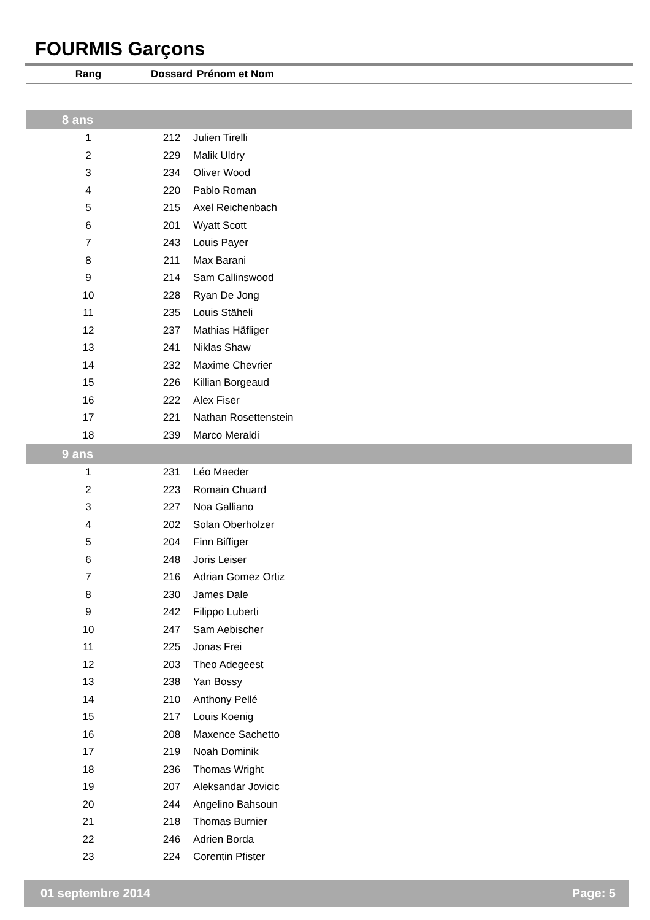FOURMIS Garçons
| Rang | Dossard | Prénom et Nom |
| --- | --- | --- |
| 8 ans | | |
| 1 | 212 | Julien Tirelli |
| 2 | 229 | Malik Uldry |
| 3 | 234 | Oliver Wood |
| 4 | 220 | Pablo Roman |
| 5 | 215 | Axel Reichenbach |
| 6 | 201 | Wyatt Scott |
| 7 | 243 | Louis Payer |
| 8 | 211 | Max Barani |
| 9 | 214 | Sam Callinswood |
| 10 | 228 | Ryan De Jong |
| 11 | 235 | Louis Stäheli |
| 12 | 237 | Mathias Häfliger |
| 13 | 241 | Niklas Shaw |
| 14 | 232 | Maxime Chevrier |
| 15 | 226 | Killian Borgeaud |
| 16 | 222 | Alex Fiser |
| 17 | 221 | Nathan Rosettenstein |
| 18 | 239 | Marco Meraldi |
| 9 ans | | |
| 1 | 231 | Léo Maeder |
| 2 | 223 | Romain Chuard |
| 3 | 227 | Noa Galliano |
| 4 | 202 | Solan Oberholzer |
| 5 | 204 | Finn Biffiger |
| 6 | 248 | Joris Leiser |
| 7 | 216 | Adrian Gomez Ortiz |
| 8 | 230 | James Dale |
| 9 | 242 | Filippo Luberti |
| 10 | 247 | Sam Aebischer |
| 11 | 225 | Jonas Frei |
| 12 | 203 | Theo Adegeest |
| 13 | 238 | Yan Bossy |
| 14 | 210 | Anthony Pellé |
| 15 | 217 | Louis Koenig |
| 16 | 208 | Maxence Sachetto |
| 17 | 219 | Noah Dominik |
| 18 | 236 | Thomas Wright |
| 19 | 207 | Aleksandar Jovicic |
| 20 | 244 | Angelino Bahsoun |
| 21 | 218 | Thomas Burnier |
| 22 | 246 | Adrien Borda |
| 23 | 224 | Corentin Pfister |
01 septembre 2014 Page: 5